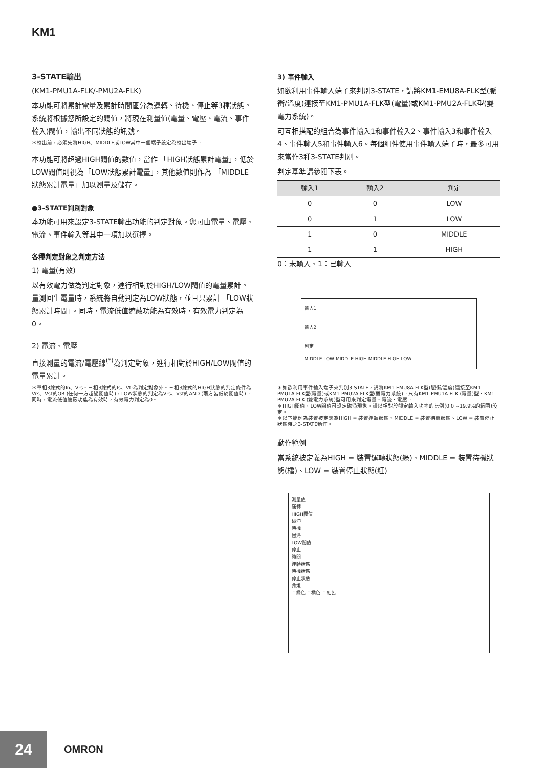KM1
3-STATE輸出
(KM1-PMU1A-FLK/-PMU2A-FLK)
本功能可將累計電量及累計時間區分為運轉、待機、停止等3種狀態。系統將根據您所設定的閥值，將現在測量值(電量、電壓、電流、事件輸入)閥值，輸出不同狀態的訊號。
＊輸出前，必須先將HIGH、MIDDLE或LOW其中一個端子設定為輸出端子。
本功能可將超過HIGH閥值的數值，當作 「HIGH狀態累計電量」，低於LOW閥值則視為「LOW狀態累計電量」，其他數值則作為 「MIDDLE狀態累計電量」加以測量及儲存。
●3-STATE判別對象
本功能可用來設定3-STATE輸出功能的判定對象。您可由電量、電壓、電流、事件輸入等其中一項加以選擇。
各種判定對象之判定方法
1) 電量(有效)
以有效電力做為判定對象，進行相對於HIGH/LOW閥值的電量累計。量測回生電量時，系統將自動判定為LOW狀態，並且只累計 「LOW狀態累計時間」。同時，電流低值遮蔽功能為有效時，有效電力判定為0。
2) 電流、電壓
直接測量的電流/電壓線<sup>(*)</sup>為判定對象，進行相對於HIGH/LOW閥值的電量累計。
＊單相3線式的In、Vrs、三相3線式的Is、Vtr為判定對象外。三相3線式的HIGH狀態的判定條件為Vrs、Vst的OR (任何一方超過閥值時)，LOW狀態的判定為Vrs、Vst的AND (兩方皆低於閥值時)。同時，電流低值遮蔽功能為有效時，有效電力判定為0。
3) 事件輸入
如欲利用事件輸入端子來判別3-STATE，請將KM1-EMU8A-FLK型(脈衝/溫度)連接至KM1-PMU1A-FLK型(電量)或KM1-PMU2A-FLK型(雙電力系統)。
可互相搭配的組合為事件輸入1和事件輸入2、事件輸入3和事件輸入4、事件輸入5和事件輸入6。每個組件使用事件輸入端子時，最多可用來當作3種3-STATE判別。
判定基準請參閱下表。
| 輸入1 | 輸入2 | 判定 |
| --- | --- | --- |
| 0 | 0 | LOW |
| 0 | 1 | LOW |
| 1 | 0 | MIDDLE |
| 1 | 1 | HIGH |
0：未輸入、1：已輸入
輸入1
輸入2
判定
MIDDLE LOW MIDDLE HIGH MIDDLE HIGH LOW
＊如欲利用事件輸入端子來判別3-STATE，請將KM1-EMU8A-FLK型(脈衝/溫度)連接至KM1-PMU1A-FLK型(電量)或KM1-PMU2A-FLK型(雙電力系統)。只有KM1-PMU1A-FLK (電量)型、KM1-PMU2A-FLK (雙電力系統)型可用來判定電量、電流、電壓。
＊HIGH閥值、LOW閥值可設定磁滯現象。請以相對於額定輸入功率的比例(0.0 ~19.9%的範圍)設定。
＊以下範例為裝置被定義為HIGH = 裝置運轉狀態、MIDDLE = 裝置待機狀態、LOW = 裝置停止狀態時之3-STATE動作。
動作範例
當系統被定義為HIGH = 裝置運轉狀態(綠)、MIDDLE = 裝置待機狀態(橘)、LOW = 裝置停止狀態(紅)
測量值
運轉
HIGH閥值
磁滯
待機
磁滯
LOW閥值
停止
時間
運轉狀態
待機狀態
停止狀態
背燈
：綠色 ：橘色 ：紅色
24
OMRON